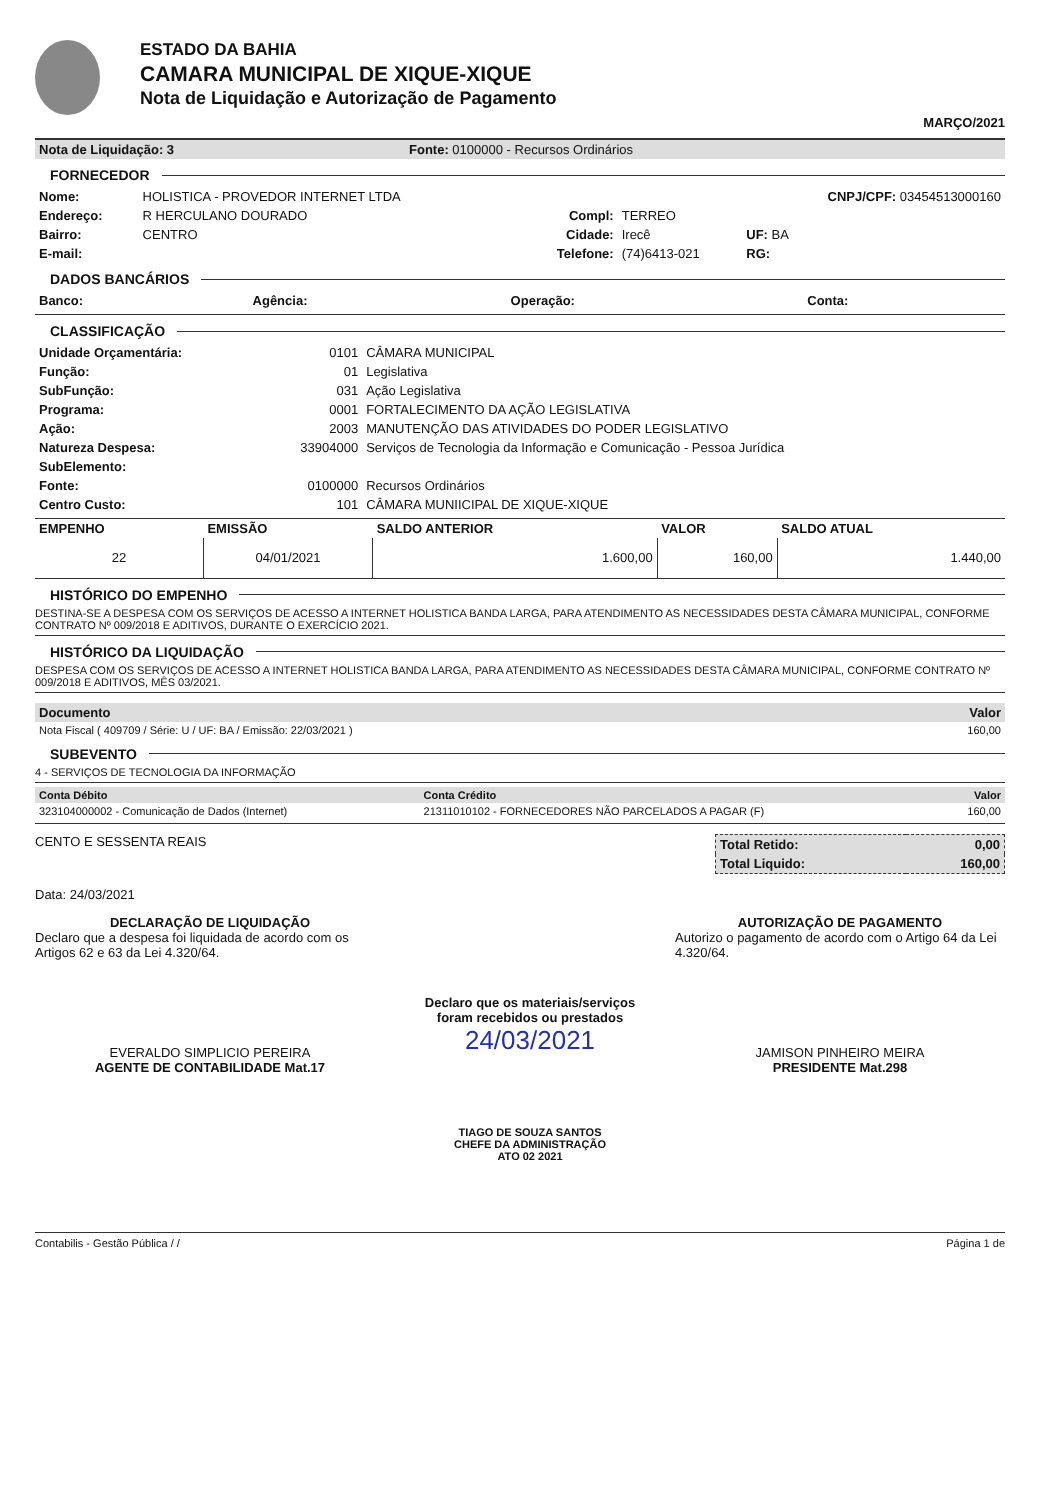ESTADO DA BAHIA
CAMARA MUNICIPAL DE XIQUE-XIQUE
Nota de Liquidação e Autorização de Pagamento
MARÇO/2021
| Nota de Liquidação: 3 | Fonte: 0100000 - Recursos Ordinários |
FORNECEDOR
| Nome: | HOLISTICA - PROVEDOR INTERNET LTDA | | | CNPJ/CPF: 03454513000160 |
| Endereço: | R HERCULANO DOURADO | Compl: | TERREO | |
| Bairro: | CENTRO | Cidade: | Irecê | UF: BA |
| E-mail: | | Telefone: | (74)6413-021 | RG: |
DADOS BANCÁRIOS
| Banco: | Agência: | Operação: | Conta: |
CLASSIFICAÇÃO
| Unidade Orçamentária: | 0101 | CÂMARA MUNICIPAL |
| Função: | 01 | Legislativa |
| SubFunção: | 031 | Ação Legislativa |
| Programa: | 0001 | FORTALECIMENTO DA AÇÃO LEGISLATIVA |
| Ação: | 2003 | MANUTENÇÃO DAS ATIVIDADES DO PODER LEGISLATIVO |
| Natureza Despesa: | 33904000 | Serviços de Tecnologia da Informação e Comunicação - Pessoa Jurídica |
| SubElemento: | | |
| Fonte: | 0100000 | Recursos Ordinários |
| Centro Custo: | 101 | CÂMARA MUNIICIPAL DE XIQUE-XIQUE |
| EMPENHO | EMISSÃO | SALDO ANTERIOR | VALOR | SALDO ATUAL |
| --- | --- | --- | --- | --- |
| 22 | 04/01/2021 | 1.600,00 | 160,00 | 1.440,00 |
HISTÓRICO DO EMPENHO
DESTINA-SE A DESPESA COM OS SERVIÇOS DE ACESSO A INTERNET HOLISTICA BANDA LARGA, PARA ATENDIMENTO AS NECESSIDADES DESTA CÂMARA MUNICIPAL, CONFORME CONTRATO Nº 009/2018 E ADITIVOS, DURANTE O EXERCÍCIO 2021.
HISTÓRICO DA LIQUIDAÇÃO
DESPESA COM OS SERVIÇOS DE ACESSO A INTERNET HOLISTICA BANDA LARGA, PARA ATENDIMENTO AS NECESSIDADES DESTA CÂMARA MUNICIPAL, CONFORME CONTRATO Nº 009/2018 E ADITIVOS, MÊS 03/2021.
| Documento | Valor |
| --- | --- |
| Nota Fiscal ( 409709 / Série: U / UF: BA / Emissão: 22/03/2021 ) | 160,00 |
SUBEVENTO
4 - SERVIÇOS DE TECNOLOGIA DA INFORMAÇÃO
| Conta Débito | Conta Crédito | Valor |
| --- | --- | --- |
| 323104000002 - Comunicação de Dados (Internet) | 21311010102 - FORNECEDORES NÃO PARCELADOS A PAGAR (F) | 160,00 |
CENTO E SESSENTA REAIS
| Total Retido: | 0,00 |
| Total Liquido: | 160,00 |
Data: 24/03/2021
DECLARAÇÃO DE LIQUIDAÇÃO
Declaro que a despesa foi liquidada de acordo com os Artigos 62 e 63 da Lei 4.320/64.
EVERALDO SIMPLICIO PEREIRA
AGENTE DE CONTABILIDADE Mat.17
Declaro que os materiais/serviços
foram recebidos ou prestados
24/03/2021
TIAGO DE SOUZA SANTOS
CHEFE DA ADMINISTRAÇÃO
ATO 02 2021
AUTORIZAÇÃO DE PAGAMENTO
Autorizo o pagamento de acordo com o Artigo 64 da Lei 4.320/64.
JAMISON PINHEIRO MEIRA
PRESIDENTE Mat.298
Contabilis - Gestão Pública / / Página 1 de